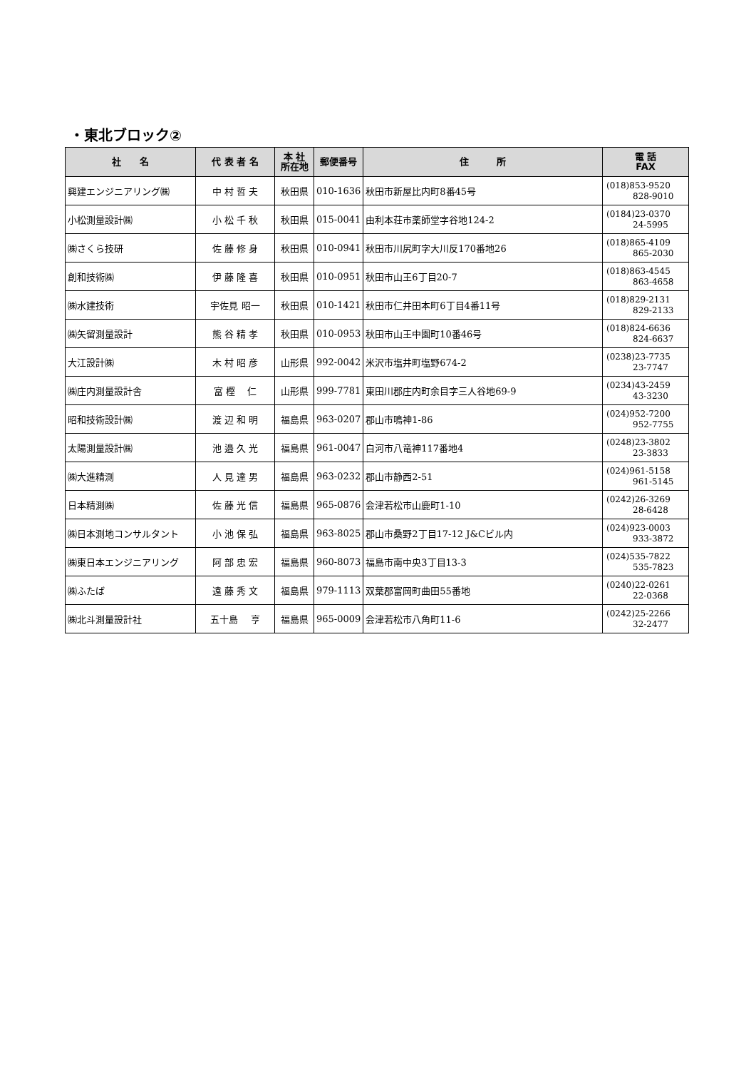・東北ブロック②
| 社 名 | 代 表 者 名 | 本 社 所在地 | 郵便番号 | 住 所 | 電 話 FAX |
| --- | --- | --- | --- | --- | --- |
| 興建エンジニアリング㈱ | 中 村 哲 夫 | 秋田県 | 010-1636 | 秋田市新屋比内町8番45号 | (018)853-9520 828-9010 |
| 小松測量設計㈱ | 小 松 千 秋 | 秋田県 | 015-0041 | 由利本荘市薬師堂字谷地124-2 | (0184)23-0370 24-5995 |
| ㈱さくら技研 | 佐 藤 修 身 | 秋田県 | 010-0941 | 秋田市川尻町字大川反170番地26 | (018)865-4109 865-2030 |
| 創和技術㈱ | 伊 藤 隆 喜 | 秋田県 | 010-0951 | 秋田市山王6丁目20-7 | (018)863-4545 863-4658 |
| ㈱水建技術 | 宇佐見 昭一 | 秋田県 | 010-1421 | 秋田市仁井田本町6丁目4番11号 | (018)829-2131 829-2133 |
| ㈱矢留測量設計 | 熊 谷 精 孝 | 秋田県 | 010-0953 | 秋田市山王中園町10番46号 | (018)824-6636 824-6637 |
| 大江設計㈱ | 木 村 昭 彦 | 山形県 | 992-0042 | 米沢市塩井町塩野674-2 | (0238)23-7735 23-7747 |
| ㈱庄内測量設計舎 | 富 樫 仁 | 山形県 | 999-7781 | 東田川郡庄内町余目字三人谷地69-9 | (0234)43-2459 43-3230 |
| 昭和技術設計㈱ | 渡 辺 和 明 | 福島県 | 963-0207 | 郡山市鳴神1-86 | (024)952-7200 952-7755 |
| 太陽測量設計㈱ | 池 邉 久 光 | 福島県 | 961-0047 | 白河市八竜神117番地4 | (0248)23-3802 23-3833 |
| ㈱大進精測 | 人 見 達 男 | 福島県 | 963-0232 | 郡山市静西2-51 | (024)961-5158 961-5145 |
| 日本精測㈱ | 佐 藤 光 信 | 福島県 | 965-0876 | 会津若松市山鹿町1-10 | (0242)26-3269 28-6428 |
| ㈱日本測地コンサルタント | 小 池 保 弘 | 福島県 | 963-8025 | 郡山市桑野2丁目17-12 J&Cビル内 | (024)923-0003 933-3872 |
| ㈱東日本エンジニアリング | 阿 部 忠 宏 | 福島県 | 960-8073 | 福島市南中央3丁目13-3 | (024)535-7822 535-7823 |
| ㈱ふたば | 遠 藤 秀 文 | 福島県 | 979-1113 | 双葉郡富岡町曲田55番地 | (0240)22-0261 22-0368 |
| ㈱北斗測量設計社 | 五十島 亨 | 福島県 | 965-0009 | 会津若松市八角町11-6 | (0242)25-2266 32-2477 |